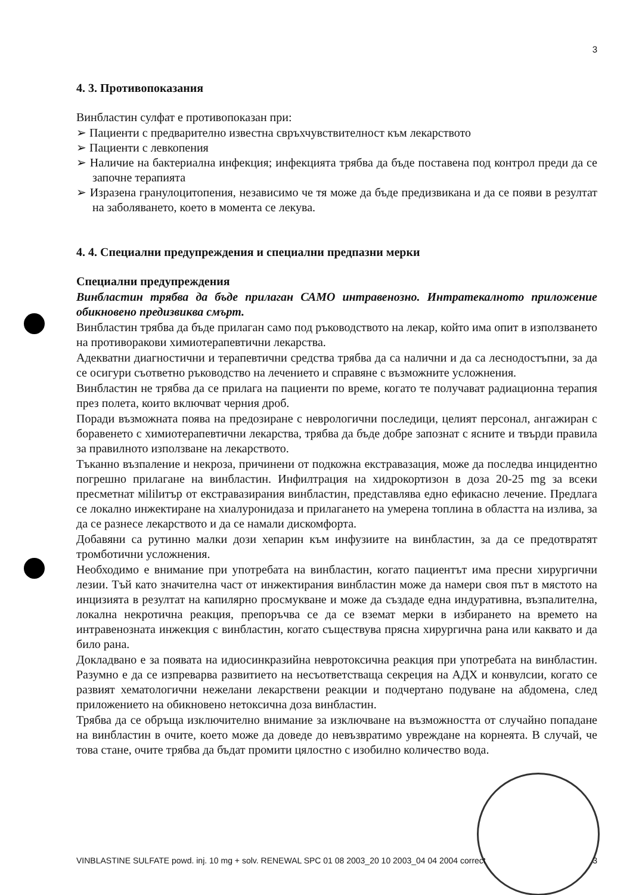3
4. 3. Противопоказания
Винбластин сулфат е противопоказан при:
➢ Пациенти с предварително известна свръхчувствителност към лекарството
➢ Пациенти с левкопения
➢ Наличие на бактериална инфекция; инфекцията трябва да бъде поставена под контрол преди да се започне терапията
➢ Изразена гранулоцитопения, независимо че тя може да бъде предизвикана и да се появи в резултат на заболяването, което в момента се лекува.
4. 4. Специални предупреждения и специални предпазни мерки
Специални предупреждения
Винбластин трябва да бъде прилаган САМО интравенозно. Интратекалното приложение обикновено предизвиква смърт.
Винбластин трябва да бъде прилаган само под ръководството на лекар, който има опит в използването на противоракови химиотерапевтични лекарства.
Адекватни диагностични и терапевтични средства трябва да са налични и да са леснодостъпни, за да се осигури съответно ръководство на лечението и справяне с възможните усложнения.
Винбластин не трябва да се прилага на пациенти по време, когато те получават радиационна терапия през полета, които включват черния дроб.
Поради възможната поява на предозиране с неврологични последици, целият персонал, ангажиран с боравенето с химиотерапевтични лекарства, трябва да бъде добре запознат с ясните и твърди правила за правилното използване на лекарството.
Тъканно възпаление и некроза, причинени от подкожна екстравазация, може да последва инцидентно погрешно прилагане на винбластин. Инфилтрация на хидрокортизон в доза 20-25 mg за всеки пресметнат мililитър от екстравазирания винбластин, представлява едно ефикасно лечение. Предлага се локално инжектиране на хиалуронидаза и прилагането на умерена топлина в областта на излива, за да се разнесе лекарството и да се намали дискомфорта.
Добавяни са рутинно малки дози хепарин към инфузиите на винбластин, за да се предотвратят тромботични усложнения.
Необходимо е внимание при употребата на винбластин, когато пациентът има пресни хирургични лезии. Тъй като значителна част от инжектирания винбластин може да намери своя път в мястото на инцизията в резултат на капилярно просмукване и може да създаде една индуративна, възпалителна, локална некротична реакция, препоръчва се да се вземат мерки в избирането на времето на интравенозната инжекция с винбластин, когато съществува прясна хирургична рана или каквато и да било рана.
Докладвано е за появата на идиосинкразийна невротоксична реакция при употребата на винбластин. Разумно е да се изпреварва развитието на несъответстваща секреция на АДХ и конвулсии, когато се развият хематологични нежелани лекарствени реакции и подчертано подуване на абдомена, след приложението на обикновено нетоксична доза винбластин.
Трябва да се обръща изключително внимание за изключване на възможността от случайно попадане на винбластин в очите, което може да доведе до невъзвратимо увреждане на корнеята. В случай, че това стане, очите трябва да бъдат промити цялостно с изобилно количество вода.
VINBLASTINE SULFATE powd. inj. 10 mg + solv. RENEWAL SPC 01 08 2003_20 10 2003_04 04 2004 correct 3